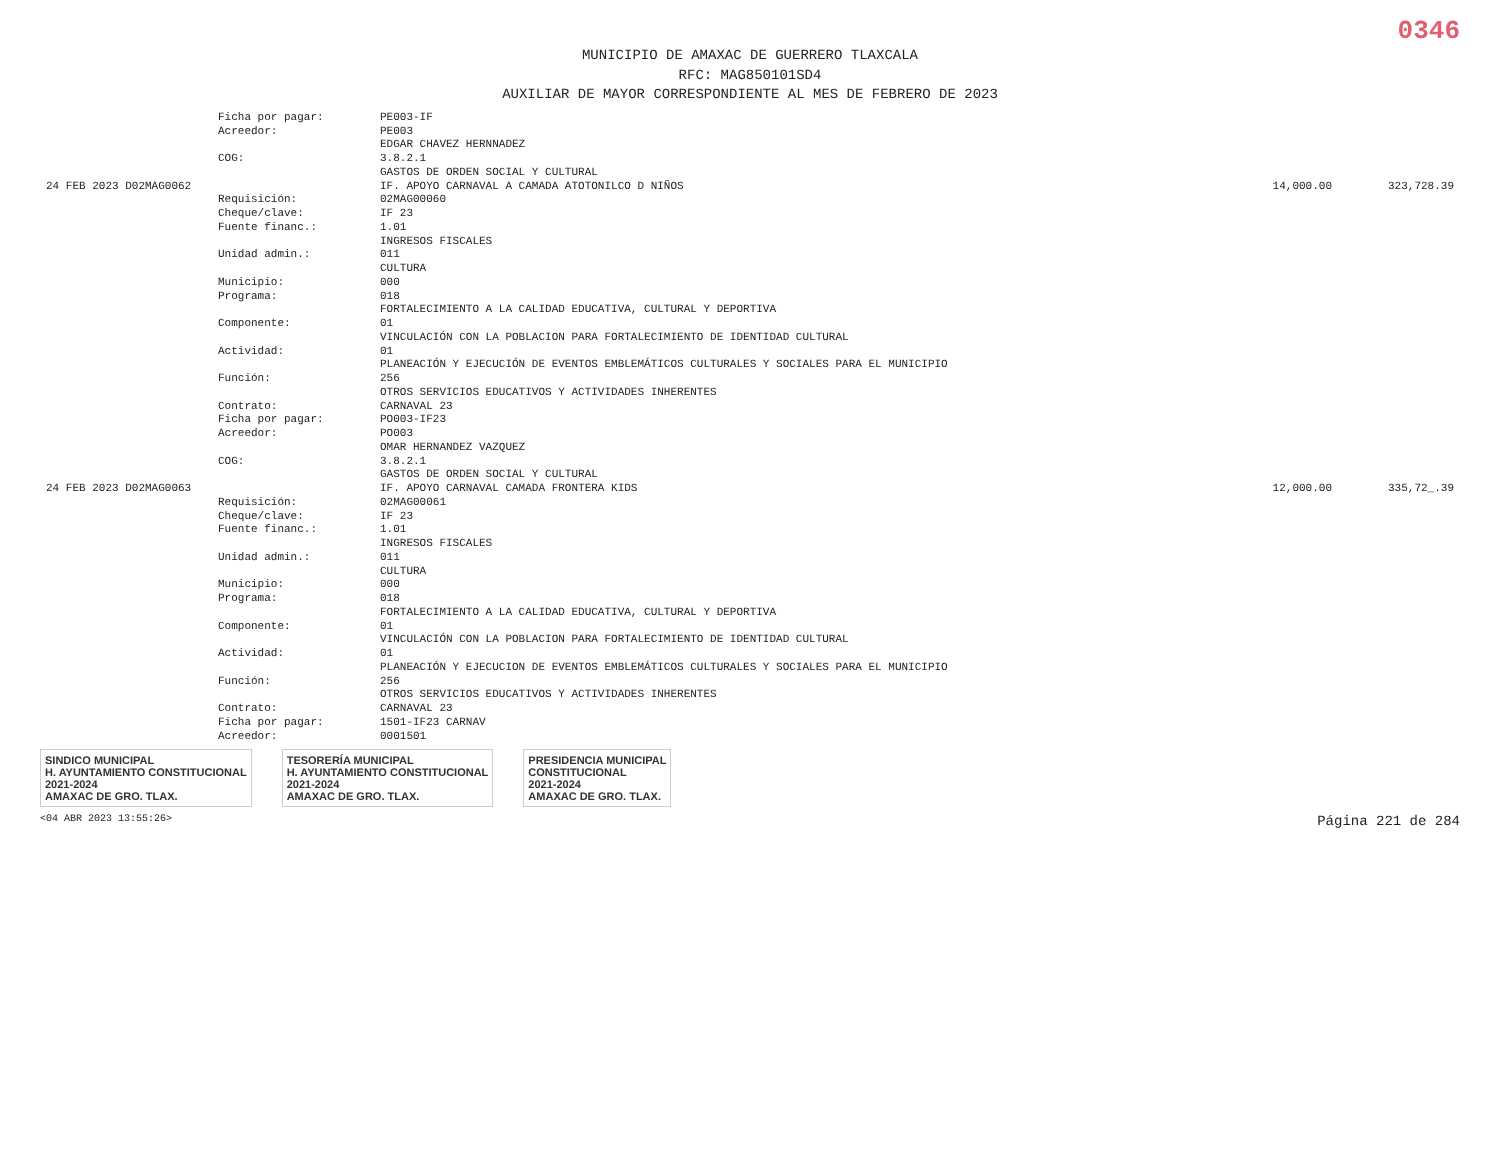0346
MUNICIPIO DE AMAXAC DE GUERRERO TLAXCALA
RFC: MAG850101SD4
AUXILIAR DE MAYOR CORRESPONDIENTE AL MES DE FEBRERO DE 2023
| | Ficha por pagar: | PE003-IF | | |
| | Acreedor: | PE003 EDGAR CHAVEZ HERNNADEZ | | |
| | COG: | 3.8.2.1 GASTOS DE ORDEN SOCIAL Y CULTURAL | | |
| 24 FEB 2023 D02MAG0062 | | IF. APOYO CARNAVAL A CAMADA ATOTONILCO D NIÑOS | 14,000.00 | 323,728.39 |
| | Requisición: | 02MAG00060 | | |
| | Cheque/clave: | IF 23 | | |
| | Fuente financ.: | 1.01 INGRESOS FISCALES | | |
| | Unidad admin.: | 011 CULTURA | | |
| | Municipio: | 000 | | |
| | Programa: | 018 FORTALECIMIENTO A LA CALIDAD EDUCATIVA, CULTURAL Y DEPORTIVA | | |
| | Componente: | 01 VINCULACIÓN CON LA POBLACION PARA FORTALECIMIENTO DE IDENTIDAD CULTURAL | | |
| | Actividad: | 01 PLANEACIÓN Y EJECUCIÓN DE EVENTOS EMBLEMÁTICOS CULTURALES Y SOCIALES PARA EL MUNICIPIO | | |
| | Función: | 256 OTROS SERVICIOS EDUCATIVOS Y ACTIVIDADES INHERENTES | | |
| | Contrato: | CARNAVAL 23 | | |
| | Ficha por pagar: | PO003-IF23 | | |
| | Acreedor: | PO003 OMAR HERNANDEZ VAZQUEZ | | |
| | COG: | 3.8.2.1 GASTOS DE ORDEN SOCIAL Y CULTURAL | | |
| 24 FEB 2023 D02MAG0063 | | IF. APOYO CARNAVAL CAMADA FRONTERA KIDS | 12,000.00 | 335,72_.39 |
| | Requisición: | 02MAG00061 | | |
| | Cheque/clave: | IF 23 | | |
| | Fuente financ.: | 1.01 INGRESOS FISCALES | | |
| | Unidad admin.: | 011 CULTURA | | |
| | Municipio: | 000 | | |
| | Programa: | 018 FORTALECIMIENTO A LA CALIDAD EDUCATIVA, CULTURAL Y DEPORTIVA | | |
| | Componente: | 01 VINCULACIÓN CON LA POBLACION PARA FORTALECIMIENTO DE IDENTIDAD CULTURAL | | |
| | Actividad: | 01 PLANEACIÓN Y EJECUCION DE EVENTOS EMBLEMÁTICOS CULTURALES Y SOCIALES PARA EL MUNICIPIO | | |
| | Función: | 256 OTROS SERVICIOS EDUCATIVOS Y ACTIVIDADES INHERENTES | | |
| | Contrato: | CARNAVAL 23 | | |
| | Ficha por pagar: | 1501-IF23 CARNAV | | |
| | Acreedor: | 0001501 | | |
SINDICO MUNICIPAL
H. AYUNTAMIENTO CONSTITUCIONAL
2021-2024
AMAXAC DE GRO. TLAX.
TESORERÍA MUNICIPAL
H. AYUNTAMIENTO CONSTITUCIONAL
2021-2024
AMAXAC DE GRO. TLAX.
PRESIDENCIA MUNICIPAL
CONSTITUCIONAL
2021-2024
AMAXAC DE GRO. TLAX.
<04 ABR 2023 13:55:26> Página 221 de 284